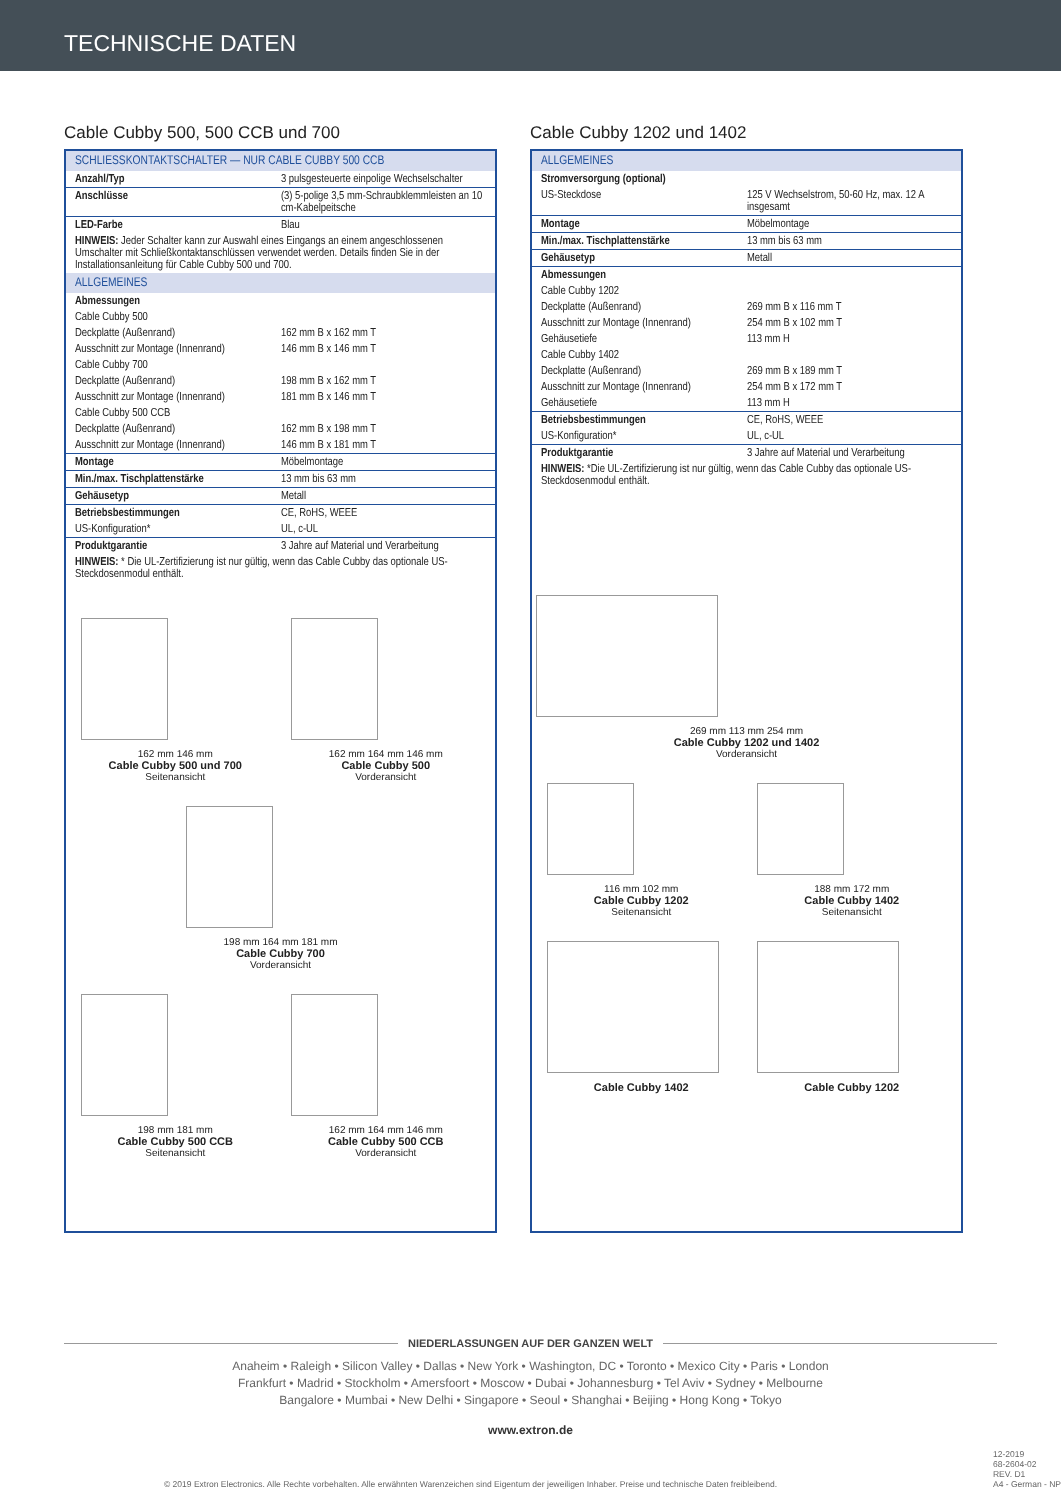TECHNISCHE DATEN
Cable Cubby 500, 500 CCB und 700
| SCHLIESSKONTAKTSCHALTER — NUR CABLE CUBBY 500 CCB | |
| Anzahl/Typ | 3 pulsgesteuerte einpolige Wechselschalter |
| Anschlüsse | (3) 5-polige 3,5 mm-Schraubklemmleisten an 10 cm-Kabelpeitsche |
| LED-Farbe | Blau |
| HINWEIS: Jeder Schalter kann zur Auswahl eines Eingangs an einem angeschlossenen Umschalter mit Schließkontaktanschlüssen verwendet werden. Details finden Sie in der Installationsanleitung für Cable Cubby 500 und 700. | |
| ALLGEMEINES | |
| Abmessungen | |
| Cable Cubby 500 | |
| Deckplatte (Außenrand) | 162 mm B x 162 mm T |
| Ausschnitt zur Montage (Innenrand) | 146 mm B x 146 mm T |
| Cable Cubby 700 | |
| Deckplatte (Außenrand) | 198 mm B x 162 mm T |
| Ausschnitt zur Montage (Innenrand) | 181 mm B x 146 mm T |
| Cable Cubby 500 CCB | |
| Deckplatte (Außenrand) | 162 mm B x 198 mm T |
| Ausschnitt zur Montage (Innenrand) | 146 mm B x 181 mm T |
| Montage | Möbelmontage |
| Min./max. Tischplattenstärke | 13 mm bis 63 mm |
| Gehäusetyp | Metall |
| Betriebsbestimmungen | CE, RoHS, WEEE |
| US-Konfiguration* | UL, c-UL |
| Produktgarantie | 3 Jahre auf Material und Verarbeitung |
| HINWEIS: * Die UL-Zertifizierung ist nur gültig, wenn das Cable Cubby das optionale US-Steckdosenmodul enthält. | |
162 mm 146 mm
Cable Cubby 500 und 700
Seitenansicht
162 mm 164 mm 146 mm
Cable Cubby 500
Vorderansicht
198 mm 164 mm 181 mm
Cable Cubby 700
Vorderansicht
198 mm 181 mm
Cable Cubby 500 CCB
Seitenansicht
162 mm 164 mm 146 mm
Cable Cubby 500 CCB
Vorderansicht
Cable Cubby 1202 und 1402
| ALLGEMEINES | |
| Stromversorgung (optional) | |
| US-Steckdose | 125 V Wechselstrom, 50-60 Hz, max. 12 A insgesamt |
| Montage | Möbelmontage |
| Min./max. Tischplattenstärke | 13 mm bis 63 mm |
| Gehäusetyp | Metall |
| Abmessungen | |
| Cable Cubby 1202 | |
| Deckplatte (Außenrand) | 269 mm B x 116 mm T |
| Ausschnitt zur Montage (Innenrand) | 254 mm B x 102 mm T |
| Gehäusetiefe | 113 mm H |
| Cable Cubby 1402 | |
| Deckplatte (Außenrand) | 269 mm B x 189 mm T |
| Ausschnitt zur Montage (Innenrand) | 254 mm B x 172 mm T |
| Gehäusetiefe | 113 mm H |
| Betriebsbestimmungen | CE, RoHS, WEEE |
| US-Konfiguration* | UL, c-UL |
| Produktgarantie | 3 Jahre auf Material und Verarbeitung |
| HINWEIS: *Die UL-Zertifizierung ist nur gültig, wenn das Cable Cubby das optionale US-Steckdosenmodul enthält. | |
269 mm 113 mm 254 mm
Cable Cubby 1202 und 1402
Vorderansicht
116 mm 102 mm
Cable Cubby 1202
Seitenansicht
188 mm 172 mm
Cable Cubby 1402
Seitenansicht
Cable Cubby 1402
Cable Cubby 1202
NIEDERLASSUNGEN AUF DER GANZEN WELT
Anaheim • Raleigh • Silicon Valley • Dallas • New York • Washington, DC • Toronto • Mexico City • Paris • London
Frankfurt • Madrid • Stockholm • Amersfoort • Moscow • Dubai • Johannesburg • Tel Aviv • Sydney • Melbourne
Bangalore • Mumbai • New Delhi • Singapore • Seoul • Shanghai • Beijing • Hong Kong • Tokyo
www.extron.de
© 2019 Extron Electronics. Alle Rechte vorbehalten. Alle erwähnten Warenzeichen sind Eigentum der jeweiligen Inhaber. Preise und technische Daten freibleibend. 12-2019
68-2604-02
REV. D1
A4 - German - NP